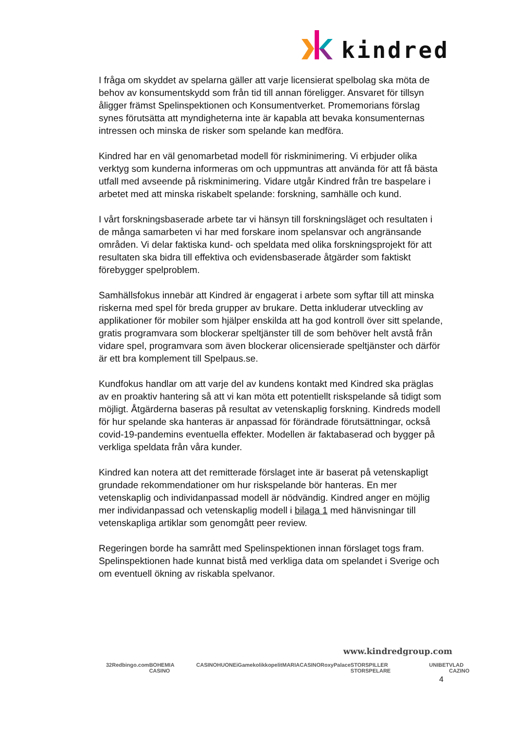kindred
I fråga om skyddet av spelarna gäller att varje licensierat spelbolag ska möta de behov av konsumentskydd som från tid till annan föreligger. Ansvaret för tillsyn åligger främst Spelinspektionen och Konsumentverket. Promemorians förslag synes förutsätta att myndigheterna inte är kapabla att bevaka konsumenternas intressen och minska de risker som spelande kan medföra.
Kindred har en väl genomarbetad modell för riskminimering. Vi erbjuder olika verktyg som kunderna informeras om och uppmuntras att använda för att få bästa utfall med avseende på riskminimering. Vidare utgår Kindred från tre baspelare i arbetet med att minska riskabelt spelande: forskning, samhälle och kund.
I vårt forskningsbaserade arbete tar vi hänsyn till forskningsläget och resultaten i de många samarbeten vi har med forskare inom spelansvar och angränsande områden. Vi delar faktiska kund- och speldata med olika forskningsprojekt för att resultaten ska bidra till effektiva och evidensbaserade åtgärder som faktiskt förebygger spelproblem.
Samhällsfokus innebär att Kindred är engagerat i arbete som syftar till att minska riskerna med spel för breda grupper av brukare. Detta inkluderar utveckling av applikationer för mobiler som hjälper enskilda att ha god kontroll över sitt spelande, gratis programvara som blockerar speltjänster till de som behöver helt avstå från vidare spel, programvara som även blockerar olicensierade speltjänster och därför är ett bra komplement till Spelpaus.se.
Kundfokus handlar om att varje del av kundens kontakt med Kindred ska präglas av en proaktiv hantering så att vi kan möta ett potentiellt riskspelande så tidigt som möjligt. Åtgärderna baseras på resultat av vetenskaplig forskning. Kindreds modell för hur spelande ska hanteras är anpassad för förändrade förutsättningar, också covid-19-pandemins eventuella effekter. Modellen är faktabaserad och bygger på verkliga speldata från våra kunder.
Kindred kan notera att det remitterade förslaget inte är baserat på vetenskapligt grundade rekommendationer om hur riskspelande bör hanteras. En mer vetenskaplig och individanpassad modell är nödvändig. Kindred anger en möjlig mer individanpassad och vetenskaplig modell i bilaga 1 med hänvisningar till vetenskapliga artiklar som genomgått peer review.
Regeringen borde ha samrått med Spelinspektionen innan förslaget togs fram. Spelinspektionen hade kunnat bistå med verkliga data om spelandet i Sverige och om eventuell ökning av riskabla spelvanor.
www.kindredgroup.com
32Red bingo.com BOHEMIA CASINO CASINOHUONE iGame kolikkopelit MARIACASINO RoxyPalace STORSPILLER STORSPELARE UNIBET VLAD CAZINO
4